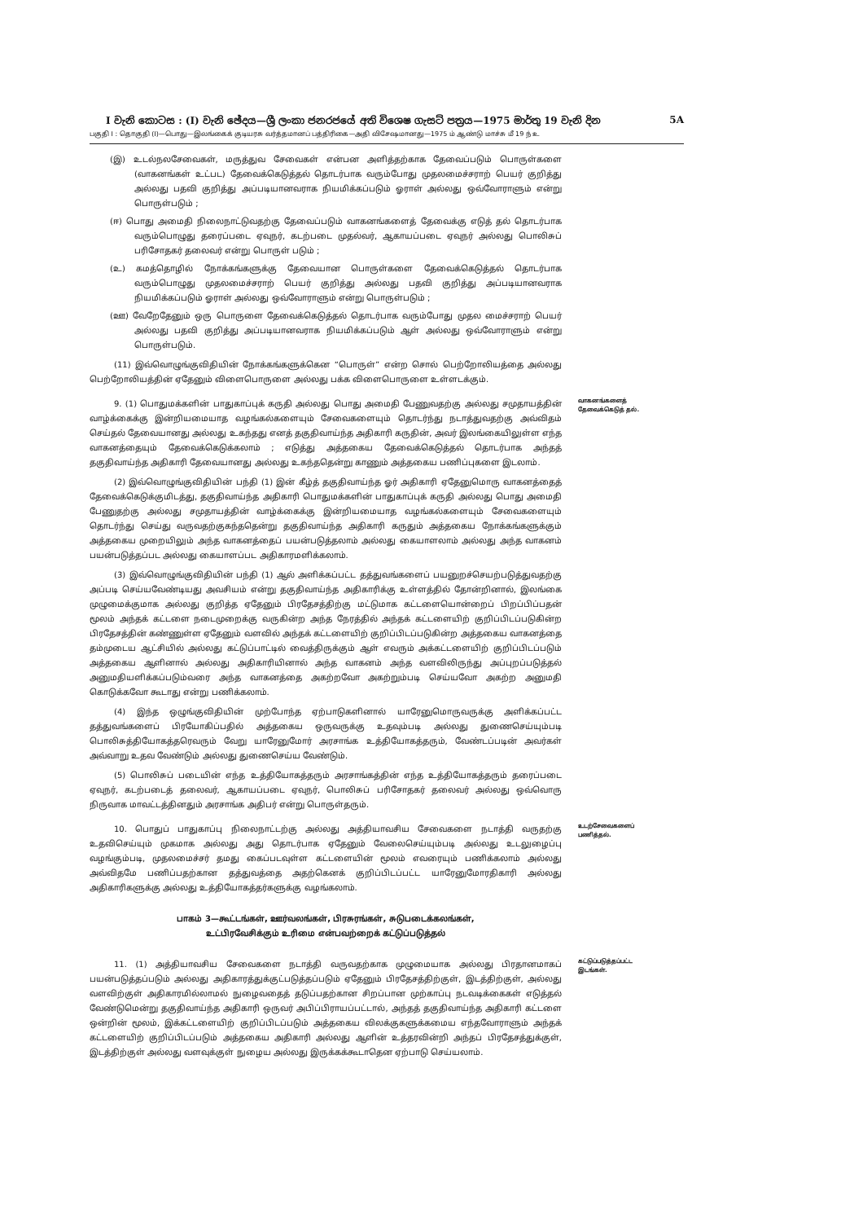I වැනි කොටස : (I) වැනි ඡේදය—ශ්‍රී ලංකා ජනරජයේ අති විශෙෂ ගැසට් පත්‍රය—1975 මාර්තු 19 වැනි දින 5A
பகுதி I : தொகுதி (I)—பொது—இலங்கைக் குடியரசு வர்த்தமானப் பத்திரிகை—அதி விசேஷமானது—1975 ம் ஆண்டு மாச்சு மீ 19 ந் உ
(இ) உடல்நலசேவைகள், மருத்துவ சேவைகள் என்பன அளித்தற்காக தேவைப்படும் பொருள்களை (வாகனங்கள் உட்பட) தேவைக்கெடுத்தல் தொடர்பாக வரும்போது முதலமைச்சராற் பெயர் குறித்து அல்லது பதவி குறித்து அப்படியானவராக நியமிக்கப்படும் ஓராள் அல்லது ஒவ்வோராளும் என்று பொருள்படும் ;
(ஈ) பொது அமைதி நிலைநாட்டுவதற்கு தேவைப்படும் வாகனங்களைத் தேவைக்கு எடுத் தல் தொடர்பாக வரும்பொழுது தரைப்படை ஏவுநர், கடற்படை முதல்வர், ஆகாயப்படை ஏவுநர் அல்லது பொலிசுப் பரிசோதகர் தலைவர் என்று பொருள் படும் ;
(உ) கமத்தொழில் நோக்கங்களுக்கு தேவையான பொருள்களை தேவைக்கெடுத்தல் தொடர்பாக வரும்பொழுது முதலமைச்சராற் பெயர் குறித்து அல்லது பதவி குறித்து அப்படியானவராக நியமிக்கப்படும் ஓராள் அல்லது ஒவ்வோராளும் என்று பொருள்படும் ;
(ஊ) வேறேதேனும் ஒரு பொருளை தேவைக்கெடுத்தல் தொடர்பாக வரும்போது முதல மைச்சராற் பெயர் அல்லது பதவி குறித்து அப்படியானவராக நியமிக்கப்படும் ஆள் அல்லது ஒவ்வோராளும் என்று பொருள்படும்.
(11) இவ்வொழுங்குவிதியின் நோக்கங்களுக்கென “பொருள்” என்ற சொல் பெற்றோலியத்தை அல்லது பெற்றோலியத்தின் ஏதேனும் விளைபொருளை அல்லது பக்க விளைபொருளை உள்ளடக்கும்.
9. (1) பொதுமக்களின் பாதுகாப்புக் கருதி அல்லது பொது அமைதி பேணுவதற்கு அல்லது சமுதாயத்தின் வாழ்க்கைக்கு இன்றியமையாத வழங்கல்களையும் சேவைகளையும் தொடர்ந்து நடாத்துவதற்கு அவ்விதம் செய்தல் தேவையானது அல்லது உகந்தது எனத் தகுதிவாய்ந்த அதிகாரி கருதின், அவர் இலங்கையிலுள்ள எந்த வாகனத்தையும் தேவைக்கெடுக்கலாம் ; எடுத்து அத்தகைய தேவைக்கெடுத்தல் தொடர்பாக அந்தத் தகுதிவாய்ந்த அதிகாரி தேவையானது அல்லது உகந்ததென்று காணும் அத்தகைய பணிப்புகளை இடலாம்.
(2) இவ்வொழுங்குவிதியின் பந்தி (1) இன் கீழ்த் தகுதிவாய்ந்த ஓர் அதிகாரி ஏதேனுமொரு வாகனத்தைத் தேவைக்கெடுக்குமிடத்து, தகுதிவாய்ந்த அதிகாரி பொதுமக்களின் பாதுகாப்புக் கருதி அல்லது பொது அமைதி பேணுதற்கு அல்லது சமுதாயத்தின் வாழ்க்கைக்கு இன்றியமையாத வழங்கல்களையும் சேவைகளையும் தொடர்ந்து செய்து வருவதற்குகந்ததென்று தகுதிவாய்ந்த அதிகாரி கருதும் அத்தகைய நோக்கங்களுக்கும் அத்தகைய முறையிலும் அந்த வாகனத்தைப் பயன்படுத்தலாம் அல்லது கையாளலாம் அல்லது அந்த வாகனம் பயன்படுத்தப்பட அல்லது கையாளப்பட அதிகாரமளிக்கலாம்.
(3) இவ்வொழுங்குவிதியின் பந்தி (1) ஆல் அளிக்கப்பட்ட தத்துவங்களைப் பயனுறச்செயற்படுத்துவதற்கு அப்படி செய்யவேண்டியது அவசியம் என்று தகுதிவாய்ந்த அதிகாரிக்கு உள்ளத்தில் தோன்றினால், இலங்கை முழுமைக்குமாக அல்லது குறித்த ஏதேனும் பிரதேசத்திற்கு மட்டுமாக கட்டளையொன்றைப் பிறப்பிப்பதன் மூலம் அந்தக் கட்டளை நடைமுறைக்கு வருகின்ற அந்த நேரத்தில் அந்தக் கட்டளையிற் குறிப்பிடப்படுகின்ற பிரதேசத்தின் கண்ணுள்ள ஏதேனும் வளவில் அந்தக் கட்டளையிற் குறிப்பிடப்படுகின்ற அத்தகைய வாகனத்தை தம்முடைய ஆட்சியில் அல்லது கட்டுப்பாட்டில் வைத்திருக்கும் ஆள் எவரும் அக்கட்டளையிற் குறிப்பிடப்படும் அத்தகைய ஆளினால் அல்லது அதிகாரியினால் அந்த வாகனம் அந்த வளவிலிருந்து அப்புறப்படுத்தல் அனுமதியளிக்கப்படும்வரை அந்த வாகனத்தை அகற்றவோ அகற்றும்படி செய்யவோ அகற்ற அனுமதி கொடுக்கவோ கூடாது என்று பணிக்கலாம்.
(4) இந்த ஒழுங்குவிதியின் முற்போந்த ஏற்பாடுகளினால் யாரேனுமொருவருக்கு அளிக்கப்பட்ட தத்துவங்களைப் பிரயோகிப்பதில் அத்தகைய ஒருவருக்கு உதவும்படி அல்லது துணைசெய்யும்படி பொலிசுத்தியோகத்தரெவரும் வேறு யாரேனுமோர் அரசாங்க உத்தியோகத்தரும், வேண்டப்படின் அவர்கள் அவ்வாறு உதவ வேண்டும் அல்லது துணைசெய்ய வேண்டும்.
(5) பொலிசுப் படையின் எந்த உத்தியோகத்தரும் அரசாங்கத்தின் எந்த உத்தியோகத்தரும் தரைப்படை ஏவுநர், கடற்படைத் தலைவர், ஆகாயப்படை ஏவுநர், பொலிசுப் பரிசோதகர் தலைவர் அல்லது ஒவ்வொரு நிருவாக மாவட்டத்தினதும் அரசாங்க அதிபர் என்று பொருள்தரும்.
வாகனங்களைத் தேவைக்கெடுத் தல்.
10. பொதுப் பாதுகாப்பு நிலைநாட்டற்கு அல்லது அத்தியாவசிய சேவைகளை நடாத்தி வருதற்கு உதவிசெய்யும் முகமாக அல்லது அது தொடர்பாக ஏதேனும் வேலைசெய்யும்படி அல்லது உடலுழைப்பு வழங்கும்படி, முதலமைச்சர் தமது கைப்படவுள்ள கட்டளையின் மூலம் எவரையும் பணிக்கலாம் அல்லது அவ்விதமே பணிப்பதற்கான தத்துவத்தை அதற்கெனக் குறிப்பிடப்பட்ட யாரேனுமோரதிகாரி அல்லது அதிகாரிகளுக்கு அல்லது உத்தியோகத்தர்களுக்கு வழங்கலாம்.
உடற்சேவைகளைப் பணித்தல்.
பாகம் 3—கூட்டங்கள், ஊர்வலங்கள், பிரசுரங்கள், சுடுபடைக்கலங்கள்,
உட்பிரவேசிக்கும் உரிமை என்பவற்றைக் கட்டுப்படுத்தல்
11. (1) அத்தியாவசிய சேவைகளை நடாத்தி வருவதற்காக முழுமையாக அல்லது பிரதானமாகப் பயன்படுத்தப்படும் அல்லது அதிகாரத்துக்குட்படுத்தப்படும் ஏதேனும் பிரதேசத்திற்குள், இடத்திற்குள், அல்லது வளவிற்குள் அதிகாரமில்லாமல் நுழைவதைத் தடுப்பதற்கான சிறப்பான முற்காப்பு நடவடிக்கைகள் எடுத்தல் வேண்டுமென்று தகுதிவாய்ந்த அதிகாரி ஒருவர் அபிப்பிராயப்பட்டால், அந்தத் தகுதிவாய்ந்த அதிகாரி கட்டளை ஒன்றின் மூலம், இக்கட்டளையிற் குறிப்பிடப்படும் அத்தகைய விலக்குகளுக்கமைய எந்தவோராளும் அந்தக் கட்டளையிற் குறிப்பிடப்படும் அத்தகைய அதிகாரி அல்லது ஆளின் உத்தரவின்றி அந்தப் பிரதேசத்துக்குள், இடத்திற்குள் அல்லது வளவுக்குள் நுழைய அல்லது இருக்கக்கூடாதென ஏற்பாடு செய்யலாம்.
கட்டுப்படுத்தப்பட்ட இடங்கள்.